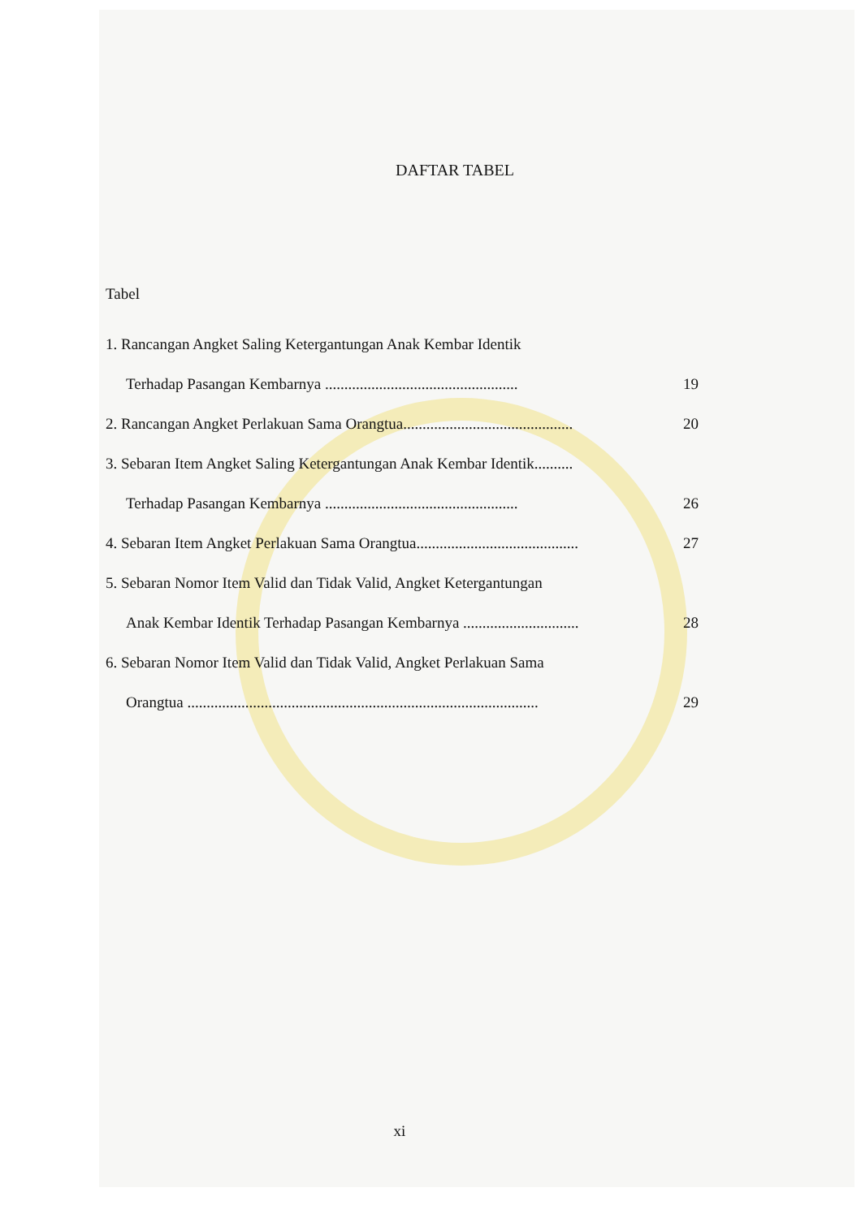DAFTAR TABEL
Tabel
1. Rancangan Angket Saling Ketergantungan Anak Kembar Identik
Terhadap Pasangan Kembarnya .................................................. 19
2. Rancangan Angket Perlakuan Sama Orangtua............................................ 20
3. Sebaran Item Angket Saling Ketergantungan Anak Kembar Identik..........
Terhadap Pasangan Kembarnya .................................................. 26
4. Sebaran Item Angket Perlakuan Sama Orangtua.......................................... 27
5. Sebaran Nomor Item Valid dan Tidak Valid, Angket Ketergantungan
Anak Kembar Identik Terhadap Pasangan Kembarnya .............................. 28
6. Sebaran Nomor Item Valid dan Tidak Valid, Angket Perlakuan Sama
Orangtua ........................................................................................... 29
xi